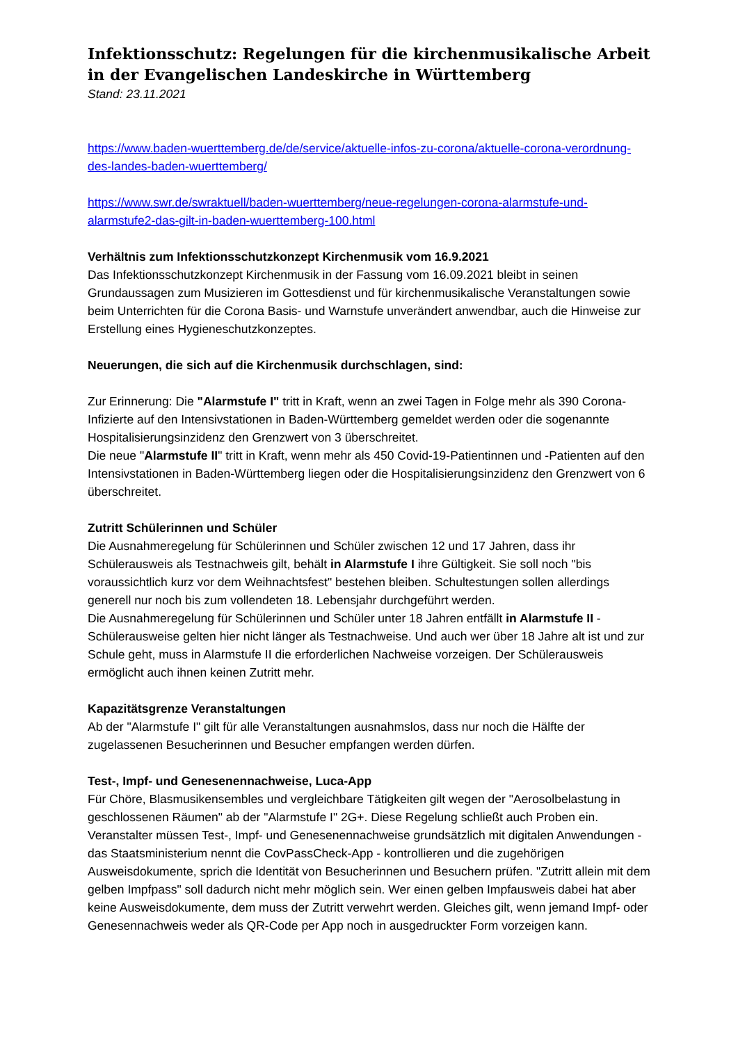Infektionsschutz: Regelungen für die kirchenmusikalische Arbeit in der Evangelischen Landeskirche in Württemberg
Stand: 23.11.2021
https://www.baden-wuerttemberg.de/de/service/aktuelle-infos-zu-corona/aktuelle-corona-verordnung-des-landes-baden-wuerttemberg/
https://www.swr.de/swraktuell/baden-wuerttemberg/neue-regelungen-corona-alarmstufe-und-alarmstufe2-das-gilt-in-baden-wuerttemberg-100.html
Verhältnis zum Infektionsschutzkonzept Kirchenmusik vom 16.9.2021
Das Infektionsschutzkonzept Kirchenmusik in der Fassung vom 16.09.2021 bleibt in seinen Grundaussagen zum Musizieren im Gottesdienst und für kirchenmusikalische Veranstaltungen sowie beim Unterrichten für die Corona Basis- und Warnstufe unverändert anwendbar, auch die Hinweise zur Erstellung eines Hygieneschutzkonzeptes.
Neuerungen, die sich auf die Kirchenmusik durchschlagen, sind:
Zur Erinnerung: Die "Alarmstufe I" tritt in Kraft, wenn an zwei Tagen in Folge mehr als 390 Corona-Infizierte auf den Intensivstationen in Baden-Württemberg gemeldet werden oder die sogenannte Hospitalisierungsinzidenz den Grenzwert von 3 überschreitet.
Die neue "Alarmstufe II" tritt in Kraft, wenn mehr als 450 Covid-19-Patientinnen und -Patienten auf den Intensivstationen in Baden-Württemberg liegen oder die Hospitalisierungsinzidenz den Grenzwert von 6 überschreitet.
Zutritt Schülerinnen und Schüler
Die Ausnahmeregelung für Schülerinnen und Schüler zwischen 12 und 17 Jahren, dass ihr Schülerausweis als Testnachweis gilt, behält in Alarmstufe I ihre Gültigkeit. Sie soll noch "bis voraussichtlich kurz vor dem Weihnachtsfest" bestehen bleiben. Schultestungen sollen allerdings generell nur noch bis zum vollendeten 18. Lebensjahr durchgeführt werden.
Die Ausnahmeregelung für Schülerinnen und Schüler unter 18 Jahren entfällt in Alarmstufe II - Schülerausweise gelten hier nicht länger als Testnachweise. Und auch wer über 18 Jahre alt ist und zur Schule geht, muss in Alarmstufe II die erforderlichen Nachweise vorzeigen. Der Schülerausweis ermöglicht auch ihnen keinen Zutritt mehr.
Kapazitätsgrenze Veranstaltungen
Ab der "Alarmstufe I" gilt für alle Veranstaltungen ausnahmslos, dass nur noch die Hälfte der zugelassenen Besucherinnen und Besucher empfangen werden dürfen.
Test-, Impf- und Genesenennachweise, Luca-App
Für Chöre, Blasmusikensembles und vergleichbare Tätigkeiten gilt wegen der "Aerosolbelastung in geschlossenen Räumen" ab der "Alarmstufe I" 2G+. Diese Regelung schließt auch Proben ein.
Veranstalter müssen Test-, Impf- und Genesenennachweise grundsätzlich mit digitalen Anwendungen - das Staatsministerium nennt die CovPassCheck-App - kontrollieren und die zugehörigen Ausweisdokumente, sprich die Identität von Besucherinnen und Besuchern prüfen. "Zutritt allein mit dem gelben Impfpass" soll dadurch nicht mehr möglich sein. Wer einen gelben Impfausweis dabei hat aber keine Ausweisdokumente, dem muss der Zutritt verwehrt werden. Gleiches gilt, wenn jemand Impf- oder Genesennachweis weder als QR-Code per App noch in ausgedruckter Form vorzeigen kann.